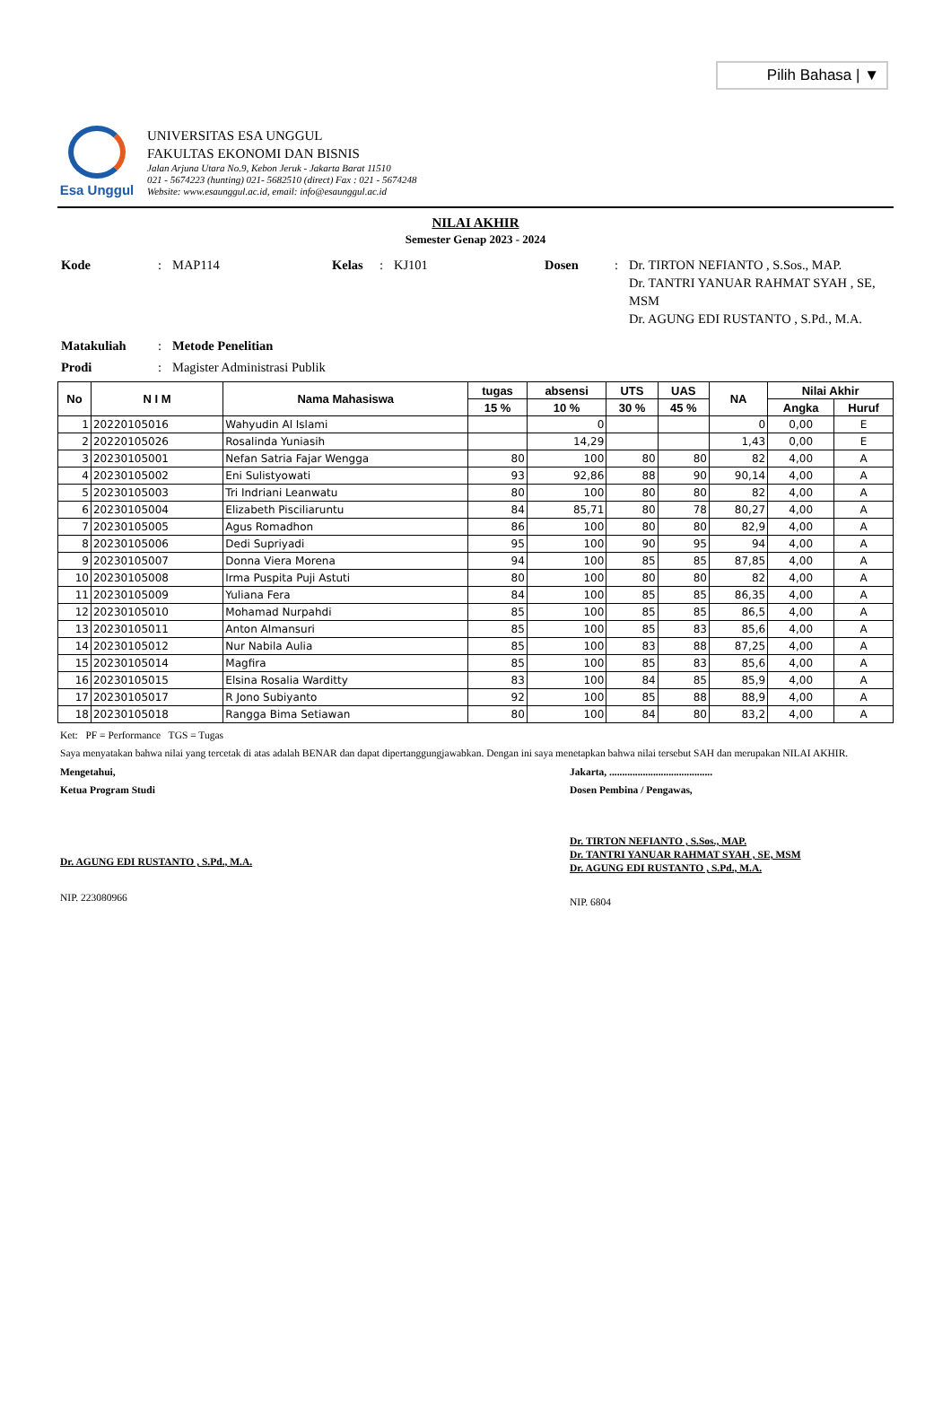Pilih Bahasa | ▼
Esa Unggul
UNIVERSITAS ESA UNGGUL
FAKULTAS EKONOMI DAN BISNIS
Jalan Arjuna Utara No.9, Kebon Jeruk - Jakarta Barat 11510
021 - 5674223 (hunting) 021- 5682510 (direct) Fax : 021 - 5674248
Website: www.esaunggul.ac.id, email: info@esaunggul.ac.id
NILAI AKHIR
Semester Genap 2023 - 2024
| Kode | : | MAP114 | Kelas | : | KJ101 | Dosen | : | Dr. TIRTON NEFIANTO , S.Sos., MAP. Dr. TANTRI YANUAR RAHMAT SYAH , SE, MSM Dr. AGUNG EDI RUSTANTO , S.Pd., M.A. |
| Matakuliah | : | Metode Penelitian | | | | | | |
| Prodi | : | Magister Administrasi Publik | | | | | | |
| No | N I M | Nama Mahasiswa | tugas | absensi | UTS | UAS | NA | Nilai Akhir | |
| --- | --- | --- | --- | --- | --- | --- | --- | --- | --- |
| | | | 15 % | 10 % | 30 % | 45 % | | Angka | Huruf |
| 1 | 20220105016 | Wahyudin Al Islami | | 0 | | | 0 | 0,00 | E |
| 2 | 20220105026 | Rosalinda Yuniasih | | 14,29 | | | 1,43 | 0,00 | E |
| 3 | 20230105001 | Nefan Satria Fajar Wengga | 80 | 100 | 80 | 80 | 82 | 4,00 | A |
| 4 | 20230105002 | Eni Sulistyowati | 93 | 92,86 | 88 | 90 | 90,14 | 4,00 | A |
| 5 | 20230105003 | Tri Indriani Leanwatu | 80 | 100 | 80 | 80 | 82 | 4,00 | A |
| 6 | 20230105004 | Elizabeth Pisciliaruntu | 84 | 85,71 | 80 | 78 | 80,27 | 4,00 | A |
| 7 | 20230105005 | Agus Romadhon | 86 | 100 | 80 | 80 | 82,9 | 4,00 | A |
| 8 | 20230105006 | Dedi Supriyadi | 95 | 100 | 90 | 95 | 94 | 4,00 | A |
| 9 | 20230105007 | Donna Viera Morena | 94 | 100 | 85 | 85 | 87,85 | 4,00 | A |
| 10 | 20230105008 | Irma Puspita Puji Astuti | 80 | 100 | 80 | 80 | 82 | 4,00 | A |
| 11 | 20230105009 | Yuliana Fera | 84 | 100 | 85 | 85 | 86,35 | 4,00 | A |
| 12 | 20230105010 | Mohamad Nurpahdi | 85 | 100 | 85 | 85 | 86,5 | 4,00 | A |
| 13 | 20230105011 | Anton Almansuri | 85 | 100 | 85 | 83 | 85,6 | 4,00 | A |
| 14 | 20230105012 | Nur Nabila Aulia | 85 | 100 | 83 | 88 | 87,25 | 4,00 | A |
| 15 | 20230105014 | Magfira | 85 | 100 | 85 | 83 | 85,6 | 4,00 | A |
| 16 | 20230105015 | Elsina Rosalia Warditty | 83 | 100 | 84 | 85 | 85,9 | 4,00 | A |
| 17 | 20230105017 | R Jono Subiyanto | 92 | 100 | 85 | 88 | 88,9 | 4,00 | A |
| 18 | 20230105018 | Rangga Bima Setiawan | 80 | 100 | 84 | 80 | 83,2 | 4,00 | A |
Ket: PF = Performance TGS = Tugas
Saya menyatakan bahwa nilai yang tercetak di atas adalah BENAR dan dapat dipertanggungjawabkan. Dengan ini saya menetapkan bahwa nilai tersebut SAH dan merupakan NILAI AKHIR.
Mengetahui,
Ketua Program Studi
Dr. AGUNG EDI RUSTANTO , S.Pd., M.A.
NIP. 223080966
Jakarta, ........................................
Dosen Pembina / Pengawas,
Dr. TIRTON NEFIANTO , S.Sos., MAP.
Dr. TANTRI YANUAR RAHMAT SYAH , SE, MSM
Dr. AGUNG EDI RUSTANTO , S.Pd., M.A.
NIP. 6804